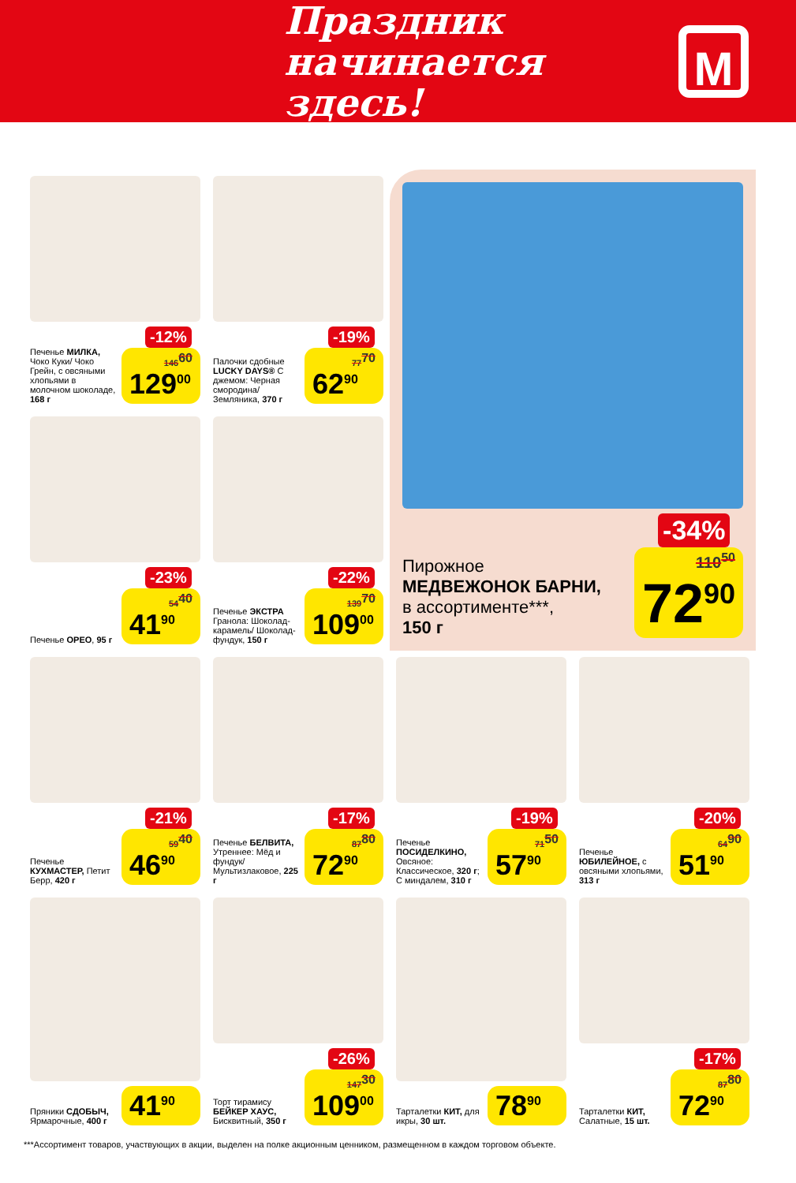Праздник
начинается здесь!
М
Печенье МИЛКА, Чоко Куки/ Чоко Грейн, с овсяными хлопьями в молочном шоколаде, 168 г
-12%
146<sup>60</sup>
129<sup>00</sup>
Палочки сдобные LUCKY DAYS® С джемом: Черная смородина/ Земляника, 370 г
-19%
77<sup>70</sup>
62<sup>90</sup>
Печенье ОРЕО, 95 г
-23%
54<sup>40</sup>
41<sup>90</sup>
Печенье ЭКСТРА Гранола: Шоколад-карамель/ Шоколад-фундук, 150 г
-22%
139<sup>70</sup>
109<sup>00</sup>
Пирожное
МЕДВЕЖОНОК БАРНИ,
в ассортименте***,
150 г
-34%
110<sup>50</sup>
72<sup>90</sup>
Печенье КУХМАСТЕР, Петит Берр, 420 г
-21%
59<sup>40</sup>
46<sup>90</sup>
Печенье БЕЛВИТА, Утреннее: Мёд и фундук/ Мультизлаковое, 225 г
-17%
87<sup>80</sup>
72<sup>90</sup>
Печенье ПОСИДЕЛКИНО, Овсяное: Классическое, 320 г; С миндалем, 310 г
-19%
71<sup>50</sup>
57<sup>90</sup>
Печенье ЮБИЛЕЙНОЕ, с овсяными хлопьями, 313 г
-20%
64<sup>90</sup>
51<sup>90</sup>
Пряники СДОБЫЧ, Ярмарочные, 400 г
41<sup>90</sup>
Торт тирамису БЕЙКЕР ХАУС, Бисквитный, 350 г
-26%
147<sup>30</sup>
109<sup>00</sup>
Тарталетки КИТ, для икры, 30 шт.
78<sup>90</sup>
Тарталетки КИТ, Салатные, 15 шт.
-17%
87<sup>80</sup>
72<sup>90</sup>
***Ассортимент товаров, участвующих в акции, выделен на полке акционным ценником, размещенном в каждом торговом объекте.